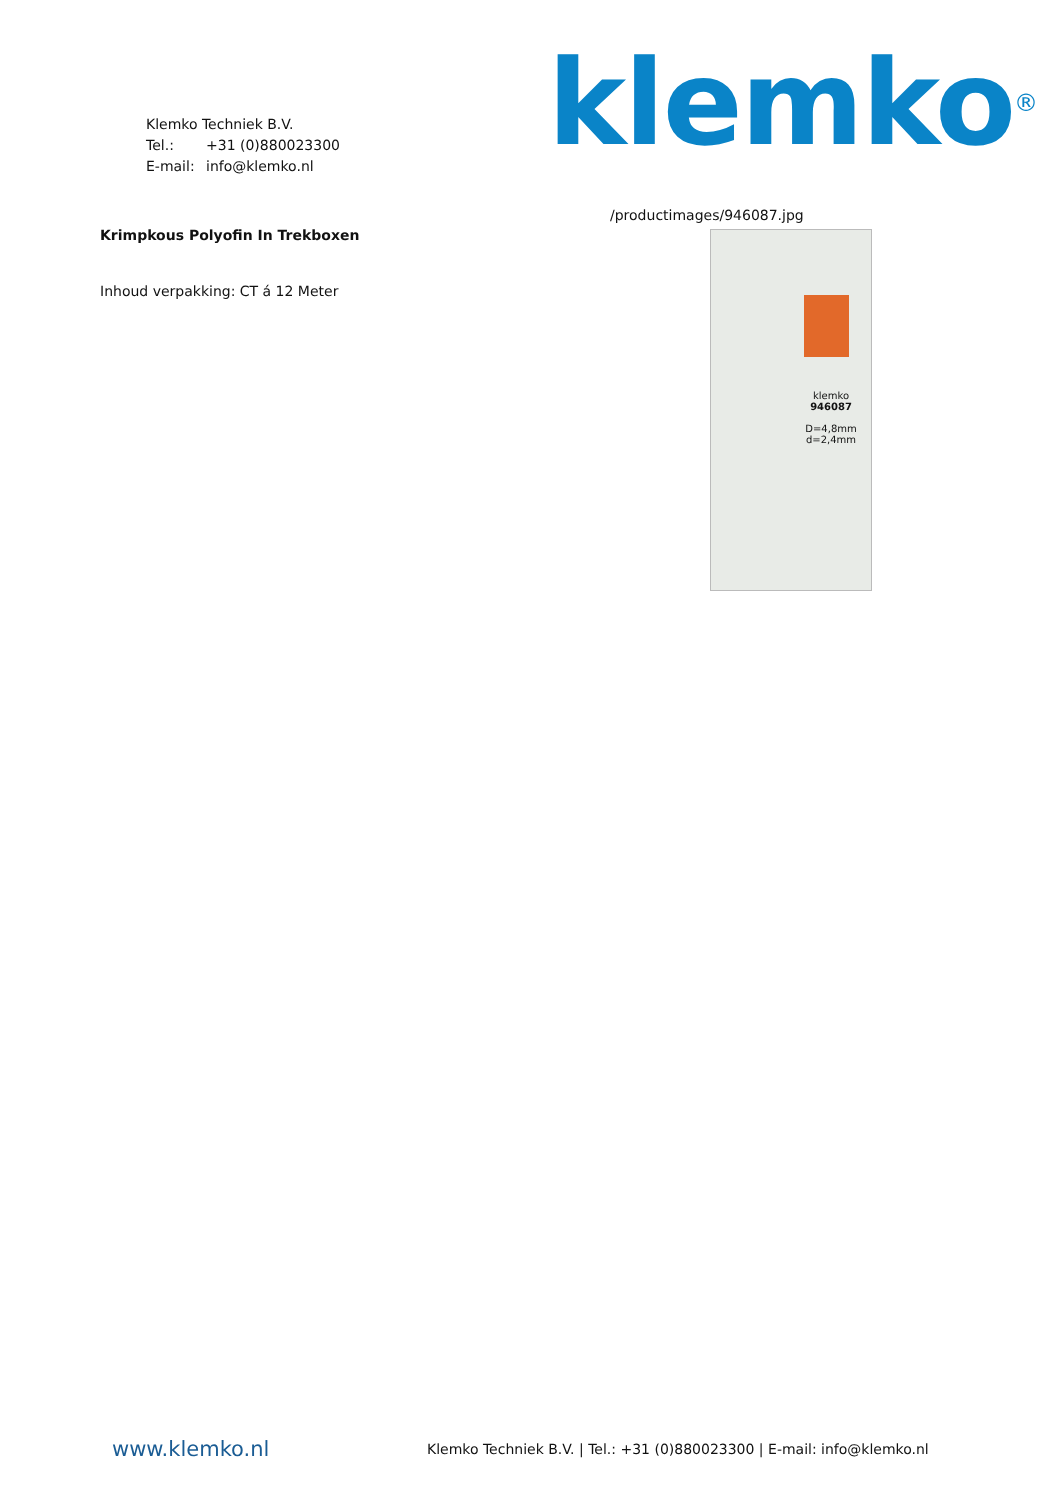Klemko Techniek B.V.
Tel.: +31 (0)880023300
E-mail: info@klemko.nl
klemko<sup>®</sup>
Krimpkous Polyofin In Trekboxen
Inhoud verpakking: CT á 12 Meter
/productimages/946087.jpg
klemko
946087
D=4,8mm
d=2,4mm
www.klemko.nl
Klemko Techniek B.V. | Tel.: +31 (0)880023300 | E-mail: info@klemko.nl